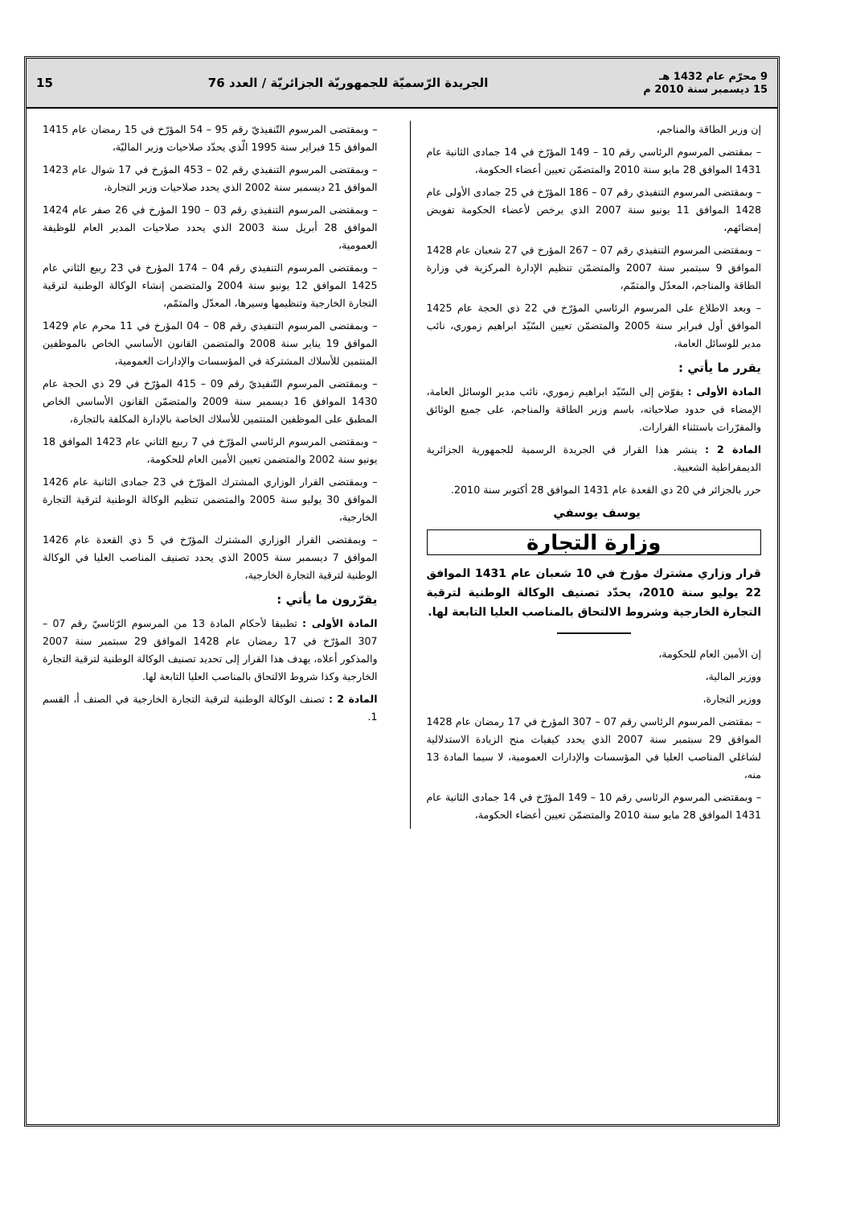9 محرّم عام 1432 هـ
15 ديسمبر سنة 2010 م
الجريدة الرّسميّة للجمهوريّة الجزائريّة / العدد 76
15
إن وزير الطاقة والمناجم،
– بمقتضى المرسوم الرئاسي رقم 10 – 149 المؤرّخ في 14 جمادى الثانية عام 1431 الموافق 28 مايو سنة 2010 والمتضمّن تعيين أعضاء الحكومة،
– وبمقتضى المرسوم التنفيذي رقم 07 – 186 المؤرّخ في 25 جمادى الأولى عام 1428 الموافق 11 يونيو سنة 2007 الذي يرخص لأعضاء الحكومة تفويض إمضائهم،
– وبمقتضى المرسوم التنفيذي رقم 07 – 267 المؤرخ في 27 شعبان عام 1428 الموافق 9 سبتمبر سنة 2007 والمتضمّن تنظيم الإدارة المركزية في وزارة الطاقة والمناجم، المعدّل والمتمّم،
– وبعد الاطلاع على المرسوم الرئاسي المؤرّخ في 22 ذي الحجة عام 1425 الموافق أول فبراير سنة 2005 والمتضمّن تعيين السّيّد ابراهيم زموري، نائب مدير للوسائل العامة،
يقرر ما يأتي :
المادة الأولى : يفوّض إلى السّيّد ابراهيم زموري، نائب مدير الوسائل العامة، الإمضاء في حدود صلاحياته، باسم وزير الطاقة والمناجم، على جميع الوثائق والمقرّرات باستثناء القرارات.
المادة 2 : ينشر هذا القرار في الجريدة الرسمية للجمهورية الجزائرية الديمقراطية الشعبية.
حرر بالجزائر في 20 ذي القعدة عام 1431 الموافق 28 أكتوبر سنة 2010.
يوسف يوسفي
وزارة التجارة
قرار وزاري مشترك مؤرخ في 10 شعبان عام 1431 الموافق 22 يوليو سنة 2010، يحدّد تصنيف الوكالة الوطنية لترقية التجارة الخارجية وشروط الالتحاق بالمناصب العليا التابعة لها.
إن الأمين العام للحكومة،
ووزير المالية،
ووزير التجارة،
– بمقتضى المرسوم الرئاسي رقم 07 – 307 المؤرخ في 17 رمضان عام 1428 الموافق 29 سبتمبر سنة 2007 الذي يحدد كيفيات منح الزيادة الاستدلالية لشاغلي المناصب العليا في المؤسسات والإدارات العمومية، لا سيما المادة 13 منه،
– وبمقتضى المرسوم الرئاسي رقم 10 – 149 المؤرّخ في 14 جمادى الثانية عام 1431 الموافق 28 مايو سنة 2010 والمتضمّن تعيين أعضاء الحكومة،
– وبمقتضى المرسوم التّنفيذيّ رقم 95 – 54 المؤرّخ في 15 رمضان عام 1415 الموافق 15 فبراير سنة 1995 الّذي يحدّد صلاحيات وزير الماليّة،
– وبمقتضى المرسوم التنفيذي رقم 02 – 453 المؤرخ في 17 شوال عام 1423 الموافق 21 ديسمبر سنة 2002 الذي يحدد صلاحيات وزير التجارة،
– وبمقتضى المرسوم التنفيذي رقم 03 – 190 المؤرخ في 26 صفر عام 1424 الموافق 28 أبريل سنة 2003 الذي يحدد صلاحيات المدير العام للوظيفة العمومية،
– وبمقتضى المرسوم التنفيذي رقم 04 – 174 المؤرخ في 23 ربيع الثاني عام 1425 الموافق 12 يونيو سنة 2004 والمتضمن إنشاء الوكالة الوطنية لترقية التجارة الخارجية وتنظيمها وسيرها، المعدّل والمتمّم،
– وبمقتضى المرسوم التنفيذي رقم 08 – 04 المؤرخ في 11 محرم عام 1429 الموافق 19 يناير سنة 2008 والمتضمن القانون الأساسي الخاص بالموظفين المنتمين للأسلاك المشتركة في المؤسسات والإدارات العمومية،
– وبمقتضى المرسوم التّنفيذيّ رقم 09 – 415 المؤرّخ في 29 ذي الحجة عام 1430 الموافق 16 ديسمبر سنة 2009 والمتضمّن القانون الأساسي الخاص المطبق على الموظفين المنتمين للأسلاك الخاصة بالإدارة المكلفة بالتجارة،
– وبمقتضى المرسوم الرئاسي المؤرّخ في 7 ربيع الثاني عام 1423 الموافق 18 يونيو سنة 2002 والمتضمن تعيين الأمين العام للحكومة،
– وبمقتضى القرار الوزاري المشترك المؤرّخ في 23 جمادى الثانية عام 1426 الموافق 30 يوليو سنة 2005 والمتضمن تنظيم الوكالة الوطنية لترقية التجارة الخارجية،
– وبمقتضى القرار الوزاري المشترك المؤرّخ في 5 ذي القعدة عام 1426 الموافق 7 ديسمبر سنة 2005 الذي يحدد تصنيف المناصب العليا في الوكالة الوطنية لترقية التجارة الخارجية،
يقرّرون ما يأتي :
المادة الأولى : تطبيقا لأحكام المادة 13 من المرسوم الرّئاسيّ رقم 07 – 307 المؤرّخ في 17 رمضان عام 1428 الموافق 29 سبتمبر سنة 2007 والمذكور أعلاه، يهدف هذا القرار إلى تحديد تصنيف الوكالة الوطنية لترقية التجارة الخارجية وكذا شروط الالتحاق بالمناصب العليا التابعة لها.
المادة 2 : تصنف الوكالة الوطنية لترقية التجارة الخارجية في الصنف أ، القسم 1.